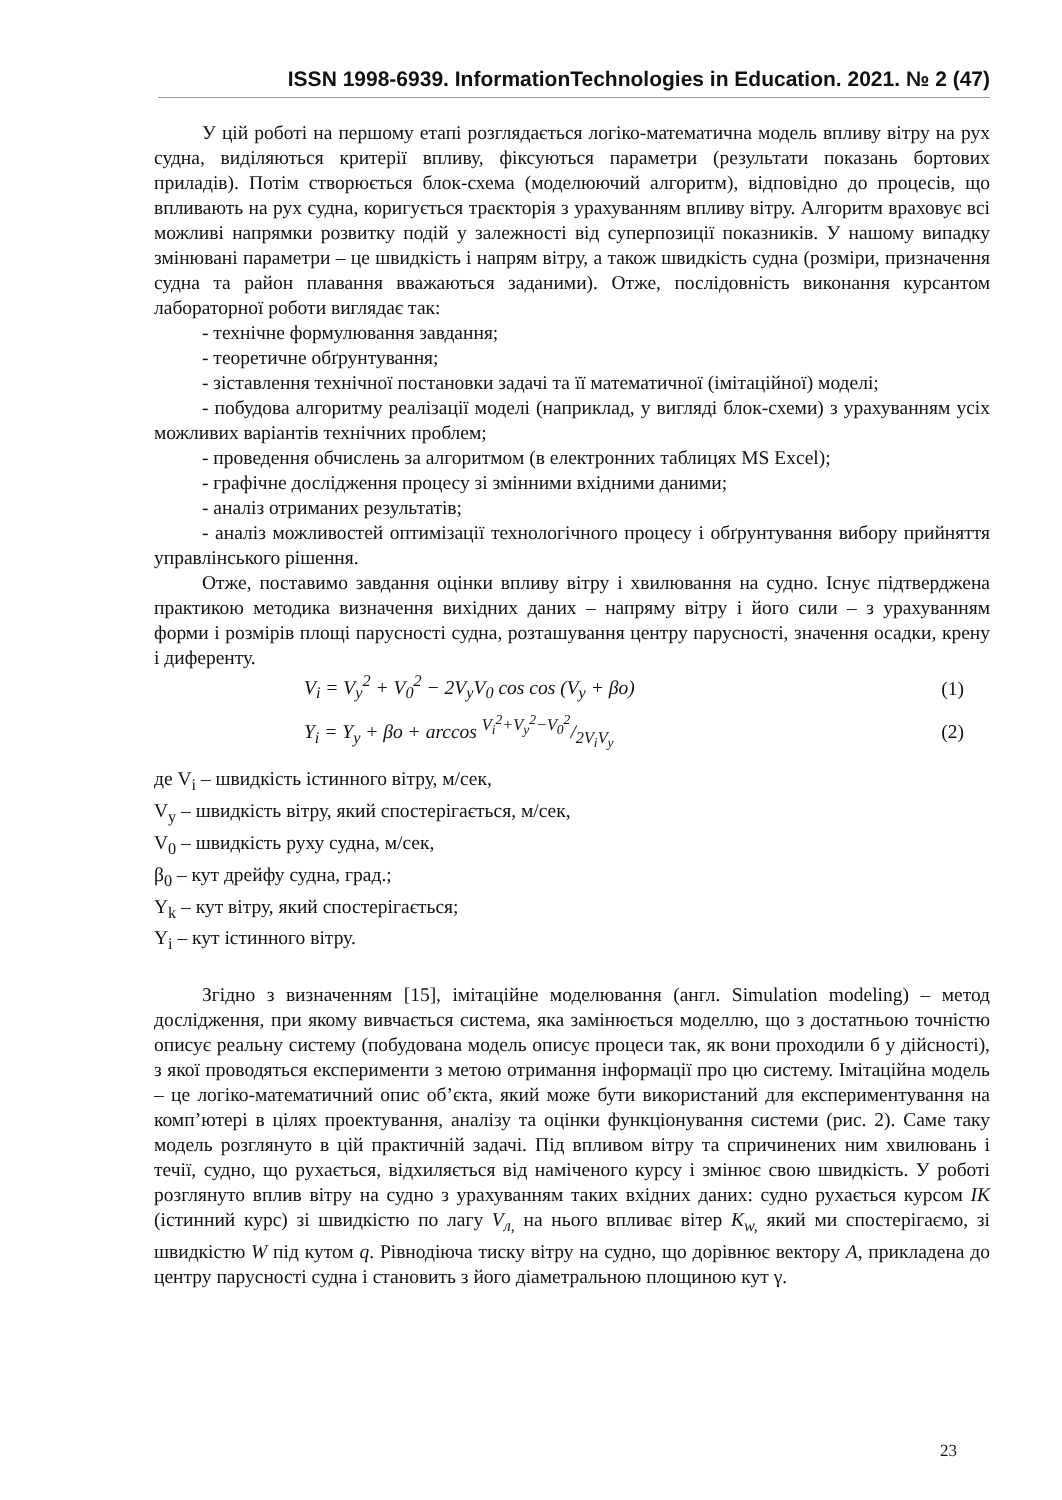ISSN 1998-6939. InformationTechnologies in Education. 2021. № 2 (47)
У цій роботі на першому етапі розглядається логіко-математична модель впливу вітру на рух судна, виділяються критерії впливу, фіксуються параметри (результати показань бортових приладів). Потім створюється блок-схема (моделюючий алгоритм), відповідно до процесів, що впливають на рух судна, коригується траєкторія з урахуванням впливу вітру. Алгоритм враховує всі можливі напрямки розвитку подій у залежності від суперпозиції показників. У нашому випадку змінювані параметри – це швидкість і напрям вітру, а також швидкість судна (розміри, призначення судна та район плавання вважаються заданими). Отже, послідовність виконання курсантом лабораторної роботи виглядає так:
- технічне формулювання завдання;
- теоретичне обґрунтування;
- зіставлення технічної постановки задачі та її математичної (імітаційної) моделі;
- побудова алгоритму реалізації моделі (наприклад, у вигляді блок-схеми) з урахуванням усіх можливих варіантів технічних проблем;
- проведення обчислень за алгоритмом (в електронних таблицях MS Excel);
- графічне дослідження процесу зі змінними вхідними даними;
- аналіз отриманих результатів;
- аналіз можливостей оптимізації технологічного процесу і обґрунтування вибору прийняття управлінського рішення.
Отже, поставимо завдання оцінки впливу вітру і хвилювання на судно. Існує підтверджена практикою методика визначення вихідних даних – напряму вітру і його сили – з урахуванням форми і розмірів площі парусності судна, розташування центру парусності, значення осадки, крену і диференту.
V<sub>i</sub> = V<sub>y</sub><sup>2</sup> + V<sub>0</sub><sup>2</sup> − 2V<sub>y</sub>V<sub>0</sub> cos cos (V<sub>y</sub> + βo) (1)
Y<sub>i</sub> = Y<sub>y</sub> + βo + arccos V<sub>i</sub><sup>2</sup>+V<sub>y</sub><sup>2</sup>−V<sub>0</sub><sup>2</sup>/2V<sub>i</sub>V<sub>y</sub> (2)
де V<sub>i</sub> – швидкість істинного вітру, м/сек,
V<sub>y</sub> – швидкість вітру, який спостерігається, м/сек,
V<sub>0</sub> – швидкість руху судна, м/сек,
β<sub>0</sub> – кут дрейфу судна, град.;
Y<sub>k</sub> – кут вітру, який спостерігається;
Y<sub>i</sub> – кут істинного вітру.
Згідно з визначенням [15], імітаційне моделювання (англ. Simulation modeling) – метод дослідження, при якому вивчається система, яка замінюється моделлю, що з достатньою точністю описує реальну систему (побудована модель описує процеси так, як вони проходили б у дійсності), з якої проводяться експерименти з метою отримання інформації про цю систему. Імітаційна модель – це логіко-математичний опис об’єкта, який може бути використаний для експериментування на комп’ютері в цілях проектування, аналізу та оцінки функціонування системи (рис. 2). Саме таку модель розглянуто в цій практичній задачі. Під впливом вітру та спричинених ним хвилювань і течії, судно, що рухається, відхиляється від наміченого курсу і змінює свою швидкість. У роботі розглянуто вплив вітру на судно з урахуванням таких вхідних даних: судно рухається курсом ІК (істинний курс) зі швидкістю по лагу V<sub>л,</sub> на нього впливає вітер K<sub>w,</sub> який ми спостерігаємо, зі швидкістю W під кутом q. Рівнодіюча тиску вітру на судно, що дорівнює вектору А, прикладена до центру парусності судна і становить з його діаметральною площиною кут γ.
23